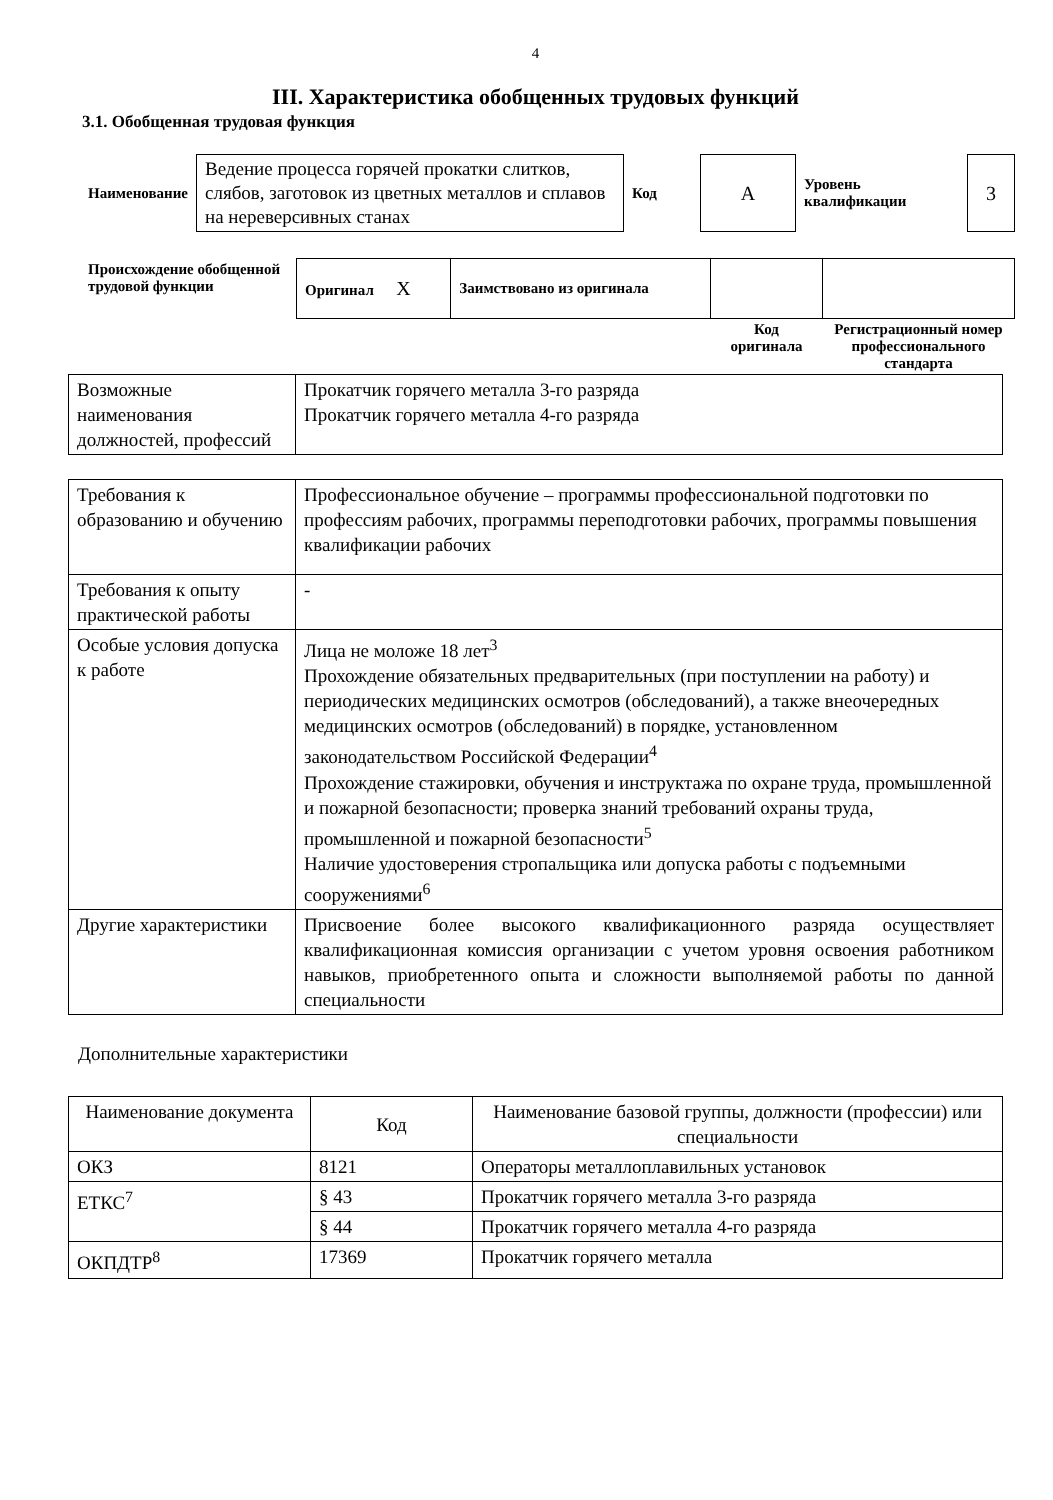4
III. Характеристика обобщенных трудовых функций
3.1. Обобщенная трудовая функция
| Наименование | Ведение процесса горячей прокатки слитков, слябов, заготовок из цветных металлов и сплавов на нереверсивных станах | Код | А | Уровень квалификации | 3 |
| Происхождение обобщенной трудовой функции | Оригинал X | Заимствовано из оригинала | | |
| | | | Код оригинала | Регистрационный номер профессионального стандарта |
| Возможные наименования должностей, профессий | Прокатчик горячего металла 3-го разряда Прокатчик горячего металла 4-го разряда |
| Требования к образованию и обучению | Профессиональное обучение – программы профессиональной подготовки по профессиям рабочих, программы переподготовки рабочих, программы повышения квалификации рабочих |
| Требования к опыту практической работы | - |
| Особые условия допуска к работе | Лица не моложе 18 лет<sup>3</sup> Прохождение обязательных предварительных (при поступлении на работу) и периодических медицинских осмотров (обследований), а также внеочередных медицинских осмотров (обследований) в порядке, установленном законодательством Российской Федерации<sup>4</sup> Прохождение стажировки, обучения и инструктажа по охране труда, промышленной и пожарной безопасности; проверка знаний требований охраны труда, промышленной и пожарной безопасности<sup>5</sup> Наличие удостоверения стропальщика или допуска работы с подъемными сооружениями<sup>6</sup> |
| Другие характеристики | Присвоение более высокого квалификационного разряда осуществляет квалификационная комиссия организации с учетом уровня освоения работником навыков, приобретенного опыта и сложности выполняемой работы по данной специальности |
Дополнительные характеристики
| Наименование документа | Код | Наименование базовой группы, должности (профессии) или специальности |
| --- | --- | --- |
| ОКЗ | 8121 | Операторы металлоплавильных установок |
| ЕТКС<sup>7</sup> | § 43 | Прокатчик горячего металла 3-го разряда |
| | § 44 | Прокатчик горячего металла 4-го разряда |
| ОКПДТР<sup>8</sup> | 17369 | Прокатчик горячего металла |